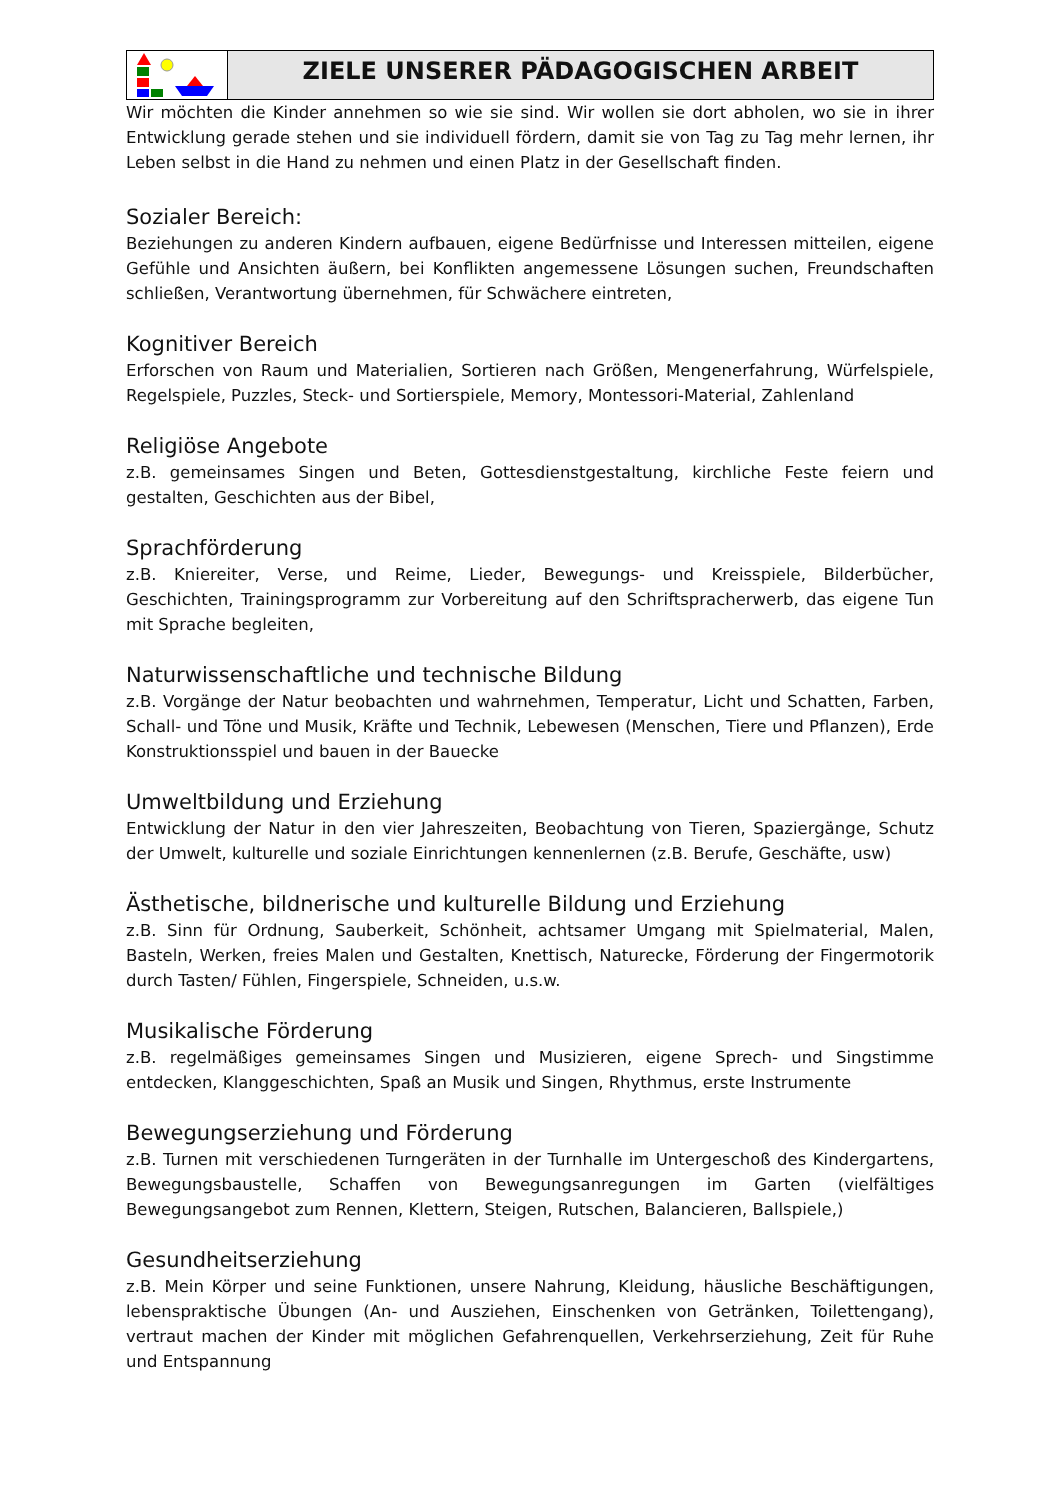ZIELE UNSERER PÄDAGOGISCHEN ARBEIT
Wir möchten die Kinder annehmen so wie sie sind. Wir wollen sie dort abholen, wo sie in ihrer Entwicklung gerade stehen und sie individuell fördern, damit sie von Tag zu Tag mehr lernen, ihr Leben selbst in die Hand zu nehmen und einen Platz in der Gesellschaft finden.
Sozialer Bereich:
Beziehungen zu anderen Kindern aufbauen, eigene Bedürfnisse und Interessen mitteilen, eigene Gefühle und Ansichten äußern, bei Konflikten angemessene Lösungen suchen, Freundschaften schließen, Verantwortung übernehmen, für Schwächere eintreten,
Kognitiver Bereich
Erforschen von Raum und Materialien, Sortieren nach Größen, Mengenerfahrung, Würfelspiele, Regelspiele, Puzzles, Steck- und Sortierspiele, Memory, Montessori-Material, Zahlenland
Religiöse Angebote
z.B. gemeinsames Singen und Beten, Gottesdienstgestaltung, kirchliche Feste feiern und gestalten, Geschichten aus der Bibel,
Sprachförderung
z.B. Kniereiter, Verse, und Reime, Lieder, Bewegungs- und Kreisspiele, Bilderbücher, Geschichten, Trainingsprogramm zur Vorbereitung auf den Schriftspracherwerb, das eigene Tun mit Sprache begleiten,
Naturwissenschaftliche und technische Bildung
z.B. Vorgänge der Natur beobachten und wahrnehmen, Temperatur, Licht und Schatten, Farben, Schall- und Töne und Musik, Kräfte und Technik, Lebewesen (Menschen, Tiere und Pflanzen), Erde Konstruktionsspiel und bauen in der Bauecke
Umweltbildung und Erziehung
Entwicklung der Natur in den vier Jahreszeiten, Beobachtung von Tieren, Spaziergänge, Schutz der Umwelt, kulturelle und soziale Einrichtungen kennenlernen (z.B. Berufe, Geschäfte, usw)
Ästhetische, bildnerische und kulturelle Bildung und Erziehung
z.B. Sinn für Ordnung, Sauberkeit, Schönheit, achtsamer Umgang mit Spielmaterial, Malen, Basteln, Werken, freies Malen und Gestalten, Knettisch, Naturecke, Förderung der Fingermotorik durch Tasten/ Fühlen, Fingerspiele, Schneiden, u.s.w.
Musikalische Förderung
z.B. regelmäßiges gemeinsames Singen und Musizieren, eigene Sprech- und Singstimme entdecken, Klanggeschichten, Spaß an Musik und Singen, Rhythmus, erste Instrumente
Bewegungserziehung und Förderung
z.B. Turnen mit verschiedenen Turngeräten in der Turnhalle im Untergeschoß des Kindergartens, Bewegungsbaustelle, Schaffen von Bewegungsanregungen im Garten (vielfältiges Bewegungsangebot zum Rennen, Klettern, Steigen, Rutschen, Balancieren, Ballspiele,)
Gesundheitserziehung
z.B. Mein Körper und seine Funktionen, unsere Nahrung, Kleidung, häusliche Beschäftigungen, lebenspraktische Übungen (An- und Ausziehen, Einschenken von Getränken, Toilettengang), vertraut machen der Kinder mit möglichen Gefahrenquellen, Verkehrserziehung, Zeit für Ruhe und Entspannung